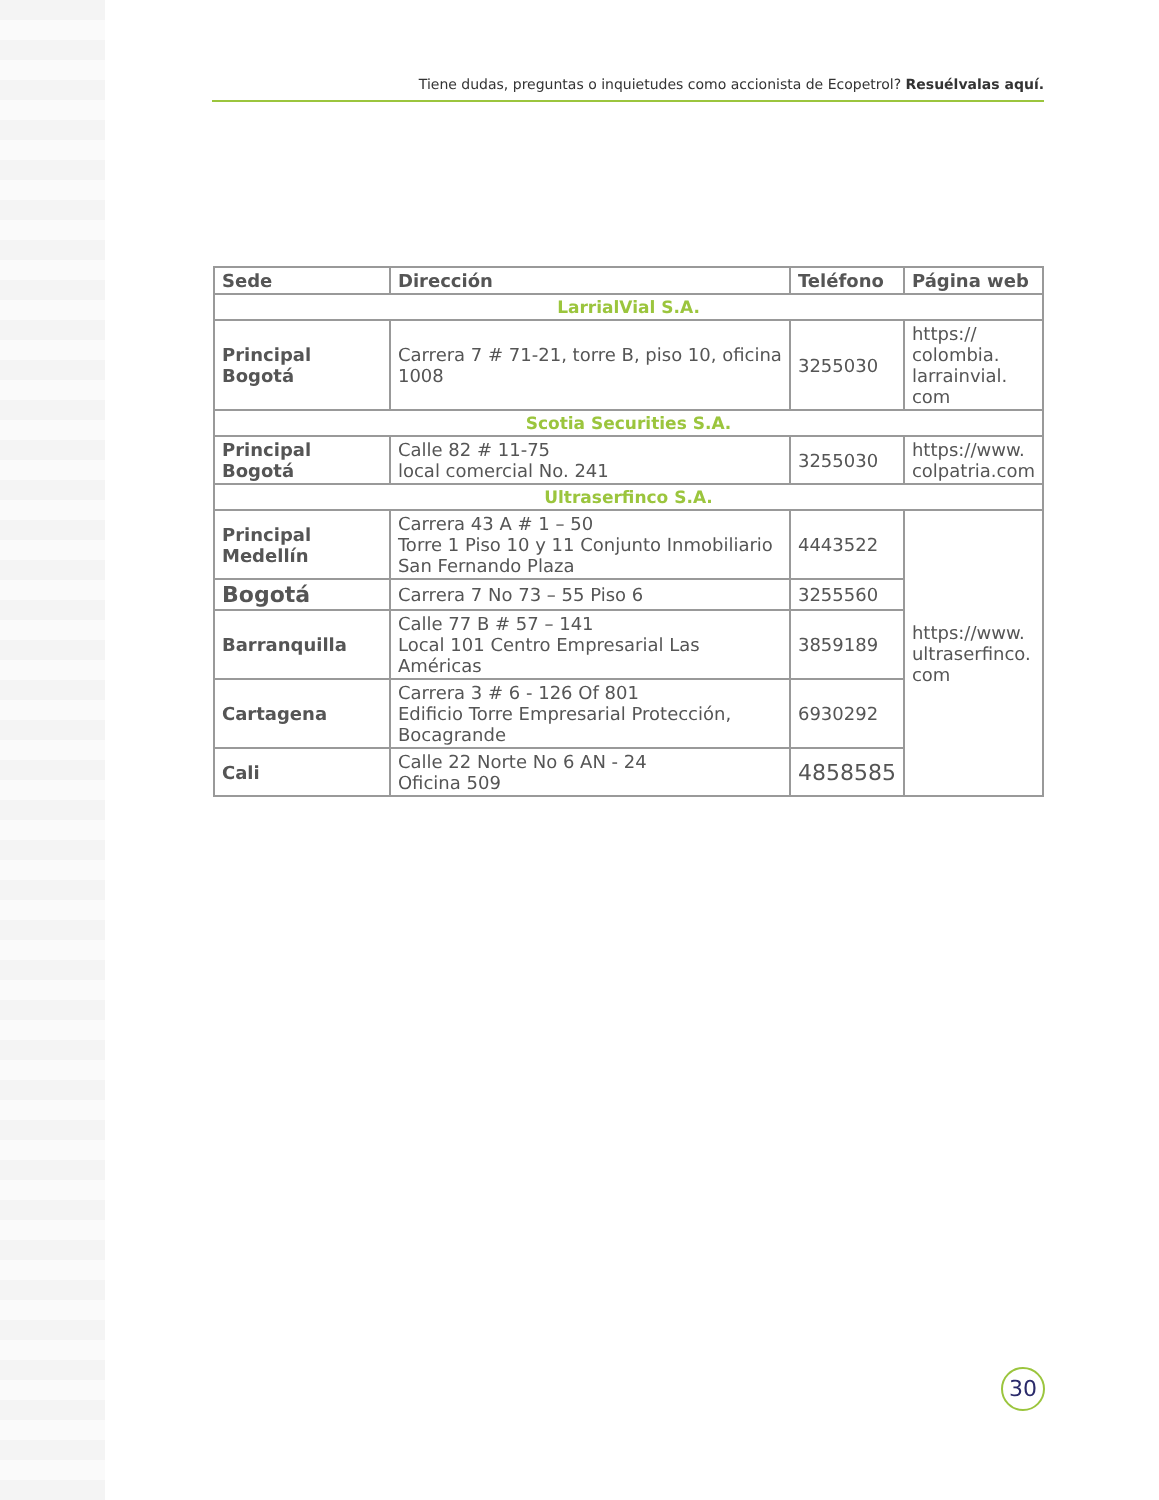Tiene dudas, preguntas o inquietudes como accionista de Ecopetrol? Resuélvalas aquí.
| Sede | Dirección | Teléfono | Página web |
| --- | --- | --- | --- |
| LarrialVial S.A. | | | |
| Principal Bogotá | Carrera 7 # 71-21, torre B, piso 10, oficina 1008 | 3255030 | https:// colombia. larrainvial. com |
| Scotia Securities S.A. | | | |
| Principal Bogotá | Calle 82 # 11-75 local comercial No. 241 | 3255030 | https://www. colpatria.com |
| Ultraserfinco S.A. | | | |
| Principal Medellín | Carrera 43 A # 1 – 50 Torre 1 Piso 10 y 11 Conjunto Inmobiliario San Fernando Plaza | 4443522 | https://www. ultraserfinco. com |
| Bogotá | Carrera 7 No 73 – 55 Piso 6 | 3255560 | |
| Barranquilla | Calle 77 B # 57 – 141 Local 101 Centro Empresarial Las Américas | 3859189 | |
| Cartagena | Carrera 3 # 6 - 126 Of 801 Edificio Torre Empresarial Protección, Bocagrande | 6930292 | |
| Cali | Calle 22 Norte No 6 AN - 24 Oficina 509 | 4858585 | |
30